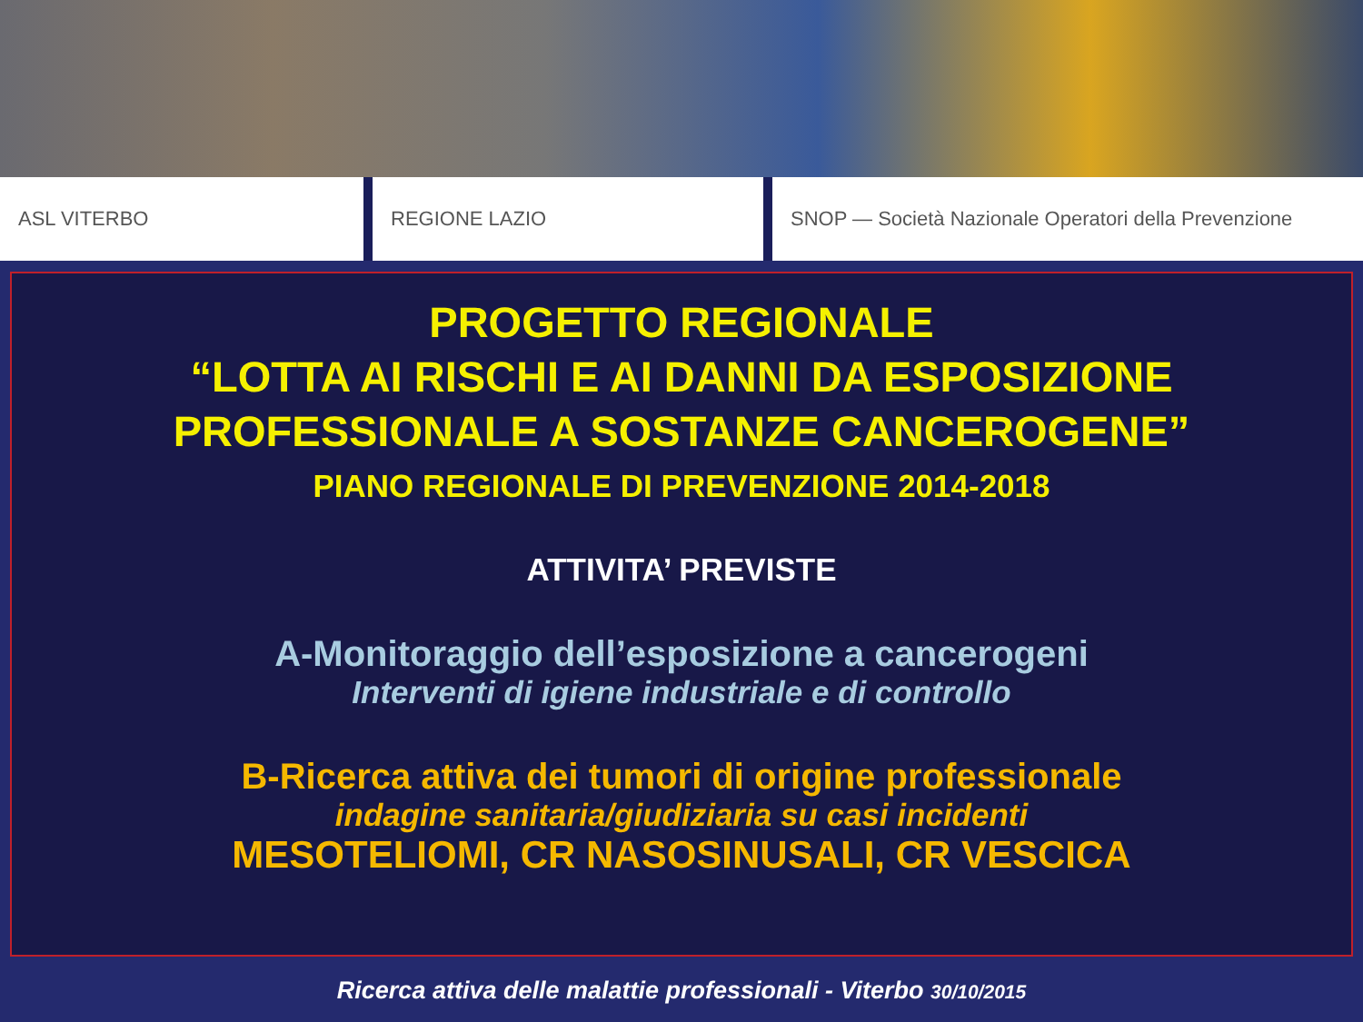ASL VITERBO REGIONE LAZIO SNOP — Società Nazionale Operatori della Prevenzione
PROGETTO REGIONALE
“LOTTA AI RISCHI E AI DANNI DA ESPOSIZIONE
PROFESSIONALE A SOSTANZE CANCEROGENE”
PIANO REGIONALE DI PREVENZIONE 2014-2018
ATTIVITA’ PREVISTE
A-Monitoraggio dell’esposizione a cancerogeni
Interventi di igiene industriale e di controllo
B-Ricerca attiva dei tumori di origine professionale
indagine sanitaria/giudiziaria su casi incidenti
MESOTELIOMI, CR NASOSINUSALI, CR VESCICA
Ricerca attiva delle malattie professionali - Viterbo 30/10/2015